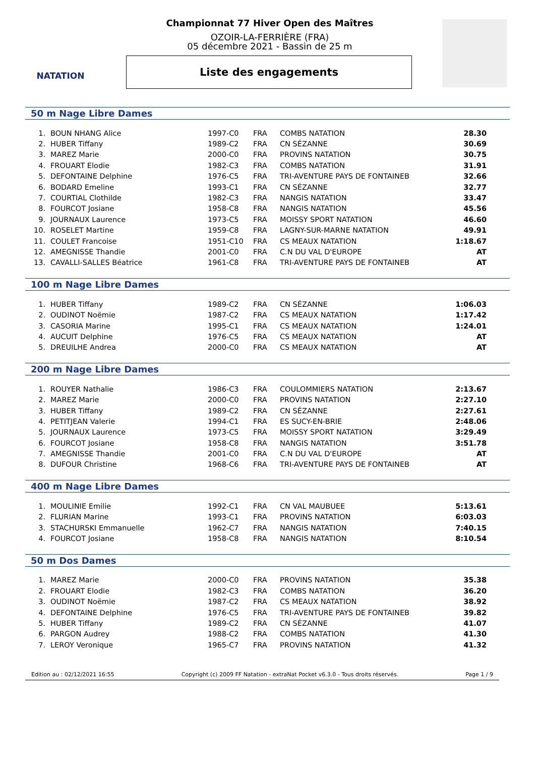NATATION Championnat 77 Hiver Open des Maîtres
OZOIR-LA-FERRIÈRE (FRA)
05 décembre 2021 - Bassin de 25 m
Liste des engagements
50 m Nage Libre Dames
| 1. | BOUN NHANG Alice | 1997-C0 | FRA | COMBS NATATION | 28.30 |
| 2. | HUBER Tiffany | 1989-C2 | FRA | CN SÉZANNE | 30.69 |
| 3. | MAREZ Marie | 2000-C0 | FRA | PROVINS NATATION | 30.75 |
| 4. | FROUART Elodie | 1982-C3 | FRA | COMBS NATATION | 31.91 |
| 5. | DEFONTAINE Delphine | 1976-C5 | FRA | TRI-AVENTURE PAYS DE FONTAINEB | 32.66 |
| 6. | BODARD Emeline | 1993-C1 | FRA | CN SÉZANNE | 32.77 |
| 7. | COURTIAL Clothilde | 1982-C3 | FRA | NANGIS NATATION | 33.47 |
| 8. | FOURCOT Josiane | 1958-C8 | FRA | NANGIS NATATION | 45.56 |
| 9. | JOURNAUX Laurence | 1973-C5 | FRA | MOISSY SPORT NATATION | 46.60 |
| 10. | ROSELET Martine | 1959-C8 | FRA | LAGNY-SUR-MARNE NATATION | 49.91 |
| 11. | COULET Francoise | 1951-C10 | FRA | CS MEAUX NATATION | 1:18.67 |
| 12. | AMEGNISSE Thandie | 2001-C0 | FRA | C.N DU VAL D'EUROPE | AT |
| 13. | CAVALLI-SALLES Béatrice | 1961-C8 | FRA | TRI-AVENTURE PAYS DE FONTAINEB | AT |
100 m Nage Libre Dames
| 1. | HUBER Tiffany | 1989-C2 | FRA | CN SÉZANNE | 1:06.03 |
| 2. | OUDINOT Noëmie | 1987-C2 | FRA | CS MEAUX NATATION | 1:17.42 |
| 3. | CASORIA Marine | 1995-C1 | FRA | CS MEAUX NATATION | 1:24.01 |
| 4. | AUCUIT Delphine | 1976-C5 | FRA | CS MEAUX NATATION | AT |
| 5. | DREUILHE Andrea | 2000-C0 | FRA | CS MEAUX NATATION | AT |
200 m Nage Libre Dames
| 1. | ROUYER Nathalie | 1986-C3 | FRA | COULOMMIERS NATATION | 2:13.67 |
| 2. | MAREZ Marie | 2000-C0 | FRA | PROVINS NATATION | 2:27.10 |
| 3. | HUBER Tiffany | 1989-C2 | FRA | CN SÉZANNE | 2:27.61 |
| 4. | PETITJEAN Valerie | 1994-C1 | FRA | ES SUCY-EN-BRIE | 2:48.06 |
| 5. | JOURNAUX Laurence | 1973-C5 | FRA | MOISSY SPORT NATATION | 3:29.49 |
| 6. | FOURCOT Josiane | 1958-C8 | FRA | NANGIS NATATION | 3:51.78 |
| 7. | AMEGNISSE Thandie | 2001-C0 | FRA | C.N DU VAL D'EUROPE | AT |
| 8. | DUFOUR Christine | 1968-C6 | FRA | TRI-AVENTURE PAYS DE FONTAINEB | AT |
400 m Nage Libre Dames
| 1. | MOULINIE Emilie | 1992-C1 | FRA | CN VAL MAUBUEE | 5:13.61 |
| 2. | FLURIAN Marine | 1993-C1 | FRA | PROVINS NATATION | 6:03.03 |
| 3. | STACHURSKI Emmanuelle | 1962-C7 | FRA | NANGIS NATATION | 7:40.15 |
| 4. | FOURCOT Josiane | 1958-C8 | FRA | NANGIS NATATION | 8:10.54 |
50 m Dos Dames
| 1. | MAREZ Marie | 2000-C0 | FRA | PROVINS NATATION | 35.38 |
| 2. | FROUART Elodie | 1982-C3 | FRA | COMBS NATATION | 36.20 |
| 3. | OUDINOT Noëmie | 1987-C2 | FRA | CS MEAUX NATATION | 38.92 |
| 4. | DEFONTAINE Delphine | 1976-C5 | FRA | TRI-AVENTURE PAYS DE FONTAINEB | 39.82 |
| 5. | HUBER Tiffany | 1989-C2 | FRA | CN SÉZANNE | 41.07 |
| 6. | PARGON Audrey | 1988-C2 | FRA | COMBS NATATION | 41.30 |
| 7. | LEROY Veronique | 1965-C7 | FRA | PROVINS NATATION | 41.32 |
Edition au : 02/12/2021 16:55 Copyright (c) 2009 FF Natation - extraNat Pocket v6.3.0 - Tous droits réservés. Page 1 / 9